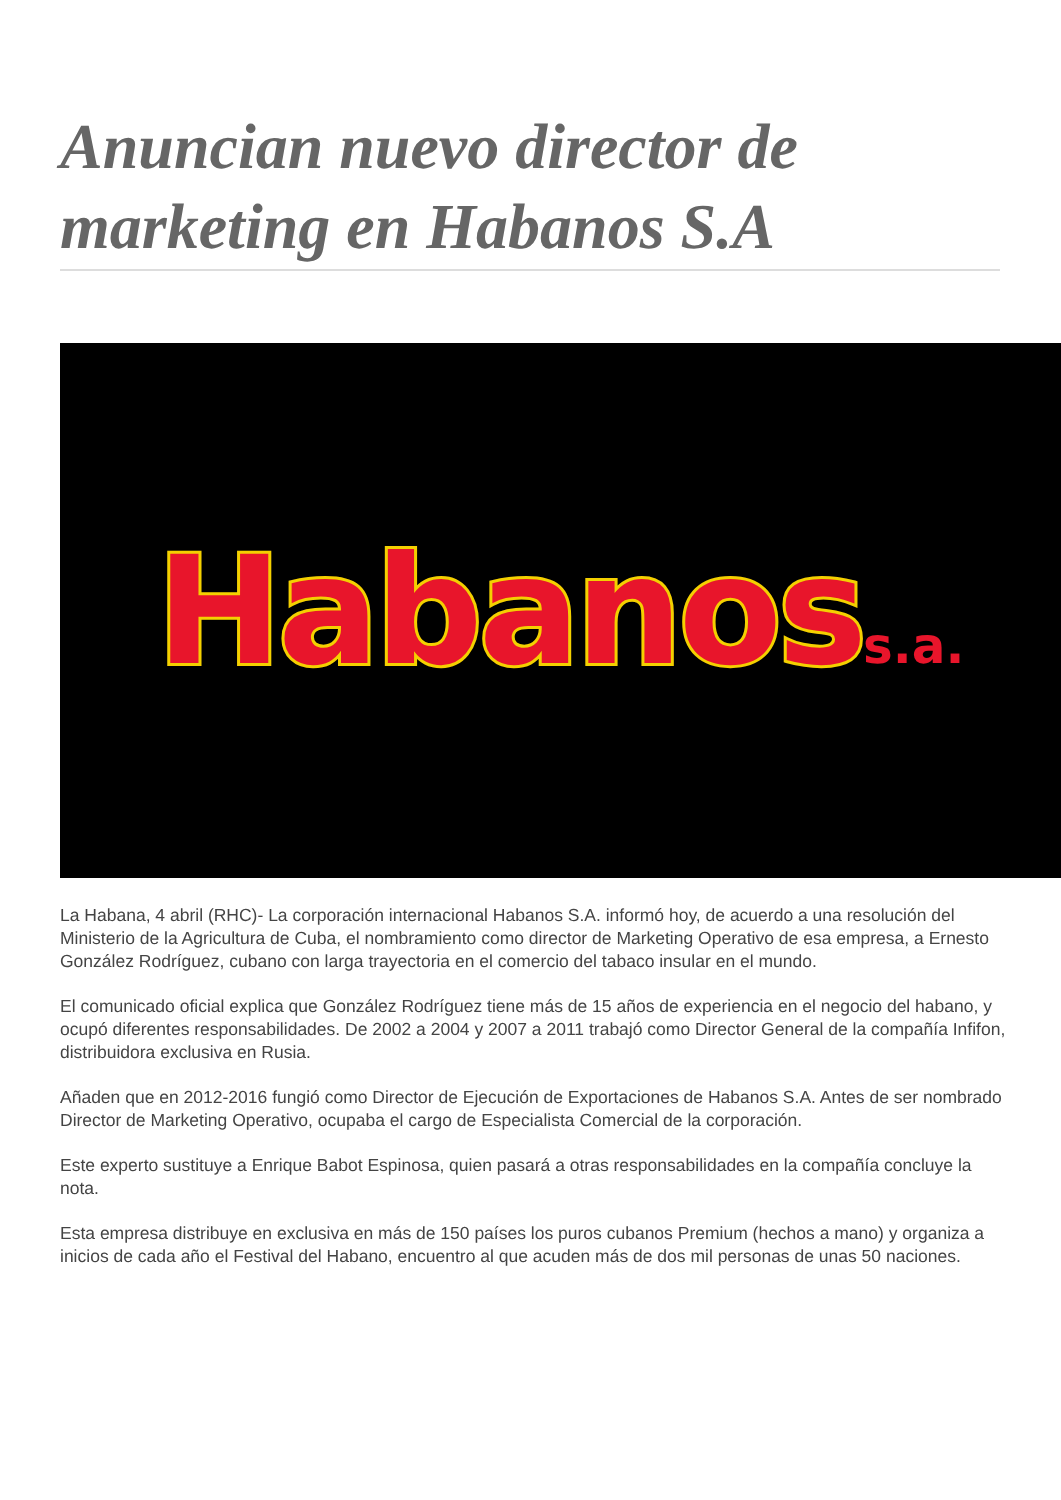Anuncian nuevo director de marketing en Habanos S.A
Habanoss.a.
La Habana, 4 abril (RHC)- La corporación internacional Habanos S.A. informó hoy, de acuerdo a una resolución del Ministerio de la Agricultura de Cuba, el nombramiento como director de Marketing Operativo de esa empresa, a Ernesto González Rodríguez, cubano con larga trayectoria en el comercio del tabaco insular en el mundo.
El comunicado oficial explica que González Rodríguez tiene más de 15 años de experiencia en el negocio del habano, y ocupó diferentes responsabilidades. De 2002 a 2004 y 2007 a 2011 trabajó como Director General de la compañía Infifon, distribuidora exclusiva en Rusia.
Añaden que en 2012-2016 fungió como Director de Ejecución de Exportaciones de Habanos S.A. Antes de ser nombrado Director de Marketing Operativo, ocupaba el cargo de Especialista Comercial de la corporación.
Este experto sustituye a Enrique Babot Espinosa, quien pasará a otras responsabilidades en la compañía concluye la nota.
Esta empresa distribuye en exclusiva en más de 150 países los puros cubanos Premium (hechos a mano) y organiza a inicios de cada año el Festival del Habano, encuentro al que acuden más de dos mil personas de unas 50 naciones.